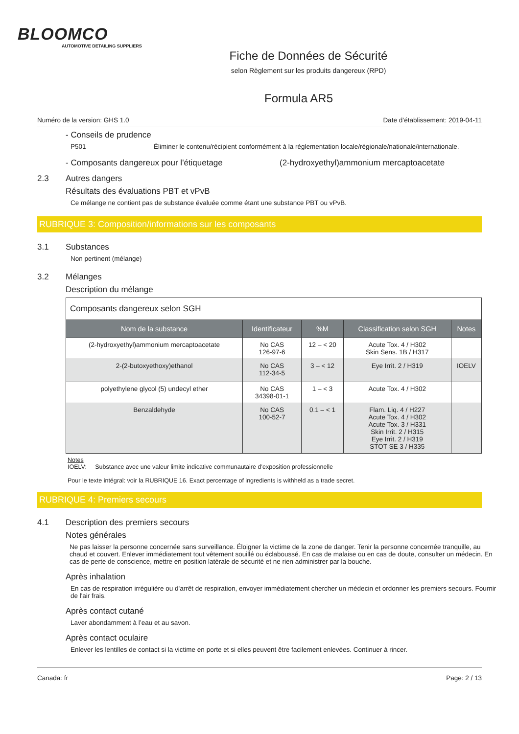BLOOMCO
AUTOMOTIVE DETAILING SUPPLIERS
Fiche de Données de Sécurité
selon Règlement sur les produits dangereux (RPD)
Formula AR5
Numéro de la version: GHS 1.0 Date d’établissement: 2019-04-11
- Conseils de prudence
P501 Éliminer le contenu/récipient conformément à la réglementation locale/régionale/nationale/internationale.
- Composants dangereux pour l'étiquetage (2-hydroxyethyl)ammonium mercaptoacetate
2.3 Autres dangers
Résultats des évaluations PBT et vPvB
Ce mélange ne contient pas de substance évaluée comme étant une substance PBT ou vPvB.
RUBRIQUE 3: Composition/informations sur les composants
3.1 Substances
Non pertinent (mélange)
3.2 Mélanges
Description du mélange
| Composants dangereux selon SGH | | | | |
| Nom de la substance | Identificateur | %M | Classification selon SGH | Notes |
| (2-hydroxyethyl)ammonium mercaptoacetate | No CAS 126-97-6 | 12 – < 20 | Acute Tox. 4 / H302 Skin Sens. 1B / H317 | |
| 2-(2-butoxyethoxy)ethanol | No CAS 112-34-5 | 3 – < 12 | Eye Irrit. 2 / H319 | IOELV |
| polyethylene glycol (5) undecyl ether | No CAS 34398-01-1 | 1 – < 3 | Acute Tox. 4 / H302 | |
| Benzaldehyde | No CAS 100-52-7 | 0.1 – < 1 | Flam. Liq. 4 / H227 Acute Tox. 4 / H302 Acute Tox. 3 / H331 Skin Irrit. 2 / H315 Eye Irrit. 2 / H319 STOT SE 3 / H335 | |
Notes
IOELV: Substance avec une valeur limite indicative communautaire d’exposition professionnelle
Pour le texte intégral: voir la RUBRIQUE 16. Exact percentage of ingredients is withheld as a trade secret.
RUBRIQUE 4: Premiers secours
4.1 Description des premiers secours
Notes générales
Ne pas laisser la personne concernée sans surveillance. Éloigner la victime de la zone de danger. Tenir la personne concernée tranquille, au chaud et couvert. Enlever immédiatement tout vêtement souillé ou éclaboussé. En cas de malaise ou en cas de doute, consulter un médecin. En cas de perte de conscience, mettre en position latérale de sécurité et ne rien administrer par la bouche.
Après inhalation
En cas de respiration irrégulière ou d'arrêt de respiration, envoyer immédiatement chercher un médecin et ordonner les premiers secours. Fournir de l'air frais.
Après contact cutané
Laver abondamment à l’eau et au savon.
Après contact oculaire
Enlever les lentilles de contact si la victime en porte et si elles peuvent être facilement enlevées. Continuer à rincer.
Canada: fr Page: 2 / 13